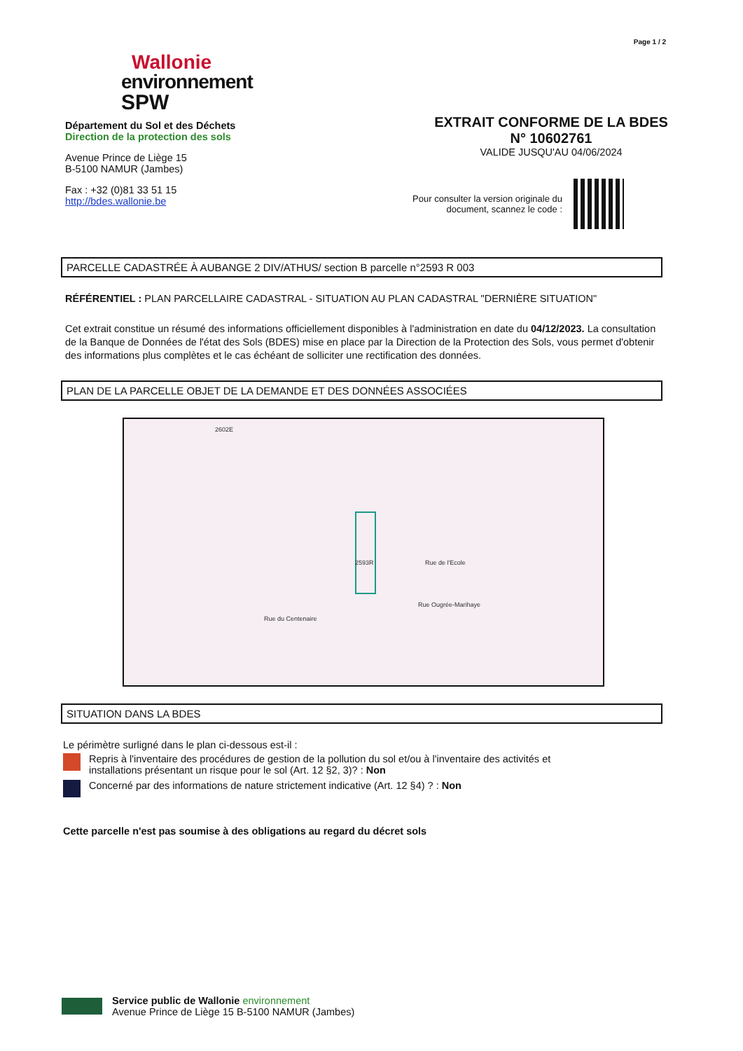Page 1 / 2
Wallonie
environnement
SPW
Département du Sol et des Déchets
Direction de la protection des sols
Avenue Prince de Liège 15
B-5100 NAMUR (Jambes)
Fax : +32 (0)81 33 51 15
http://bdes.wallonie.be
EXTRAIT CONFORME DE LA BDES
N° 10602761
VALIDE JUSQU'AU 04/06/2024
Pour consulter la version originale du
document, scannez le code :
PARCELLE CADASTRÉE À AUBANGE 2 DIV/ATHUS/ section B parcelle n°2593 R 003
RÉFÉRENTIEL : PLAN PARCELLAIRE CADASTRAL - SITUATION AU PLAN CADASTRAL "DERNIÈRE SITUATION"
Cet extrait constitue un résumé des informations officiellement disponibles à l'administration en date du 04/12/2023. La consultation de la Banque de Données de l'état des Sols (BDES) mise en place par la Direction de la Protection des Sols, vous permet d'obtenir des informations plus complètes et le cas échéant de solliciter une rectification des données.
PLAN DE LA PARCELLE OBJET DE LA DEMANDE ET DES DONNÉES ASSOCIÉES
2602E
Rue du Centenaire
2593R
Rue Ougrée-Marihaye
Rue de l'Ecole
SITUATION DANS LA BDES
Le périmètre surligné dans le plan ci-dessous est-il :
Repris à l'inventaire des procédures de gestion de la pollution du sol et/ou à l'inventaire des activités et installations présentant un risque pour le sol (Art. 12 §2, 3)? : Non
Concerné par des informations de nature strictement indicative (Art. 12 §4) ? : Non
Cette parcelle n'est pas soumise à des obligations au regard du décret sols
Service public de Wallonie environnement
Avenue Prince de Liège 15 B-5100 NAMUR (Jambes)